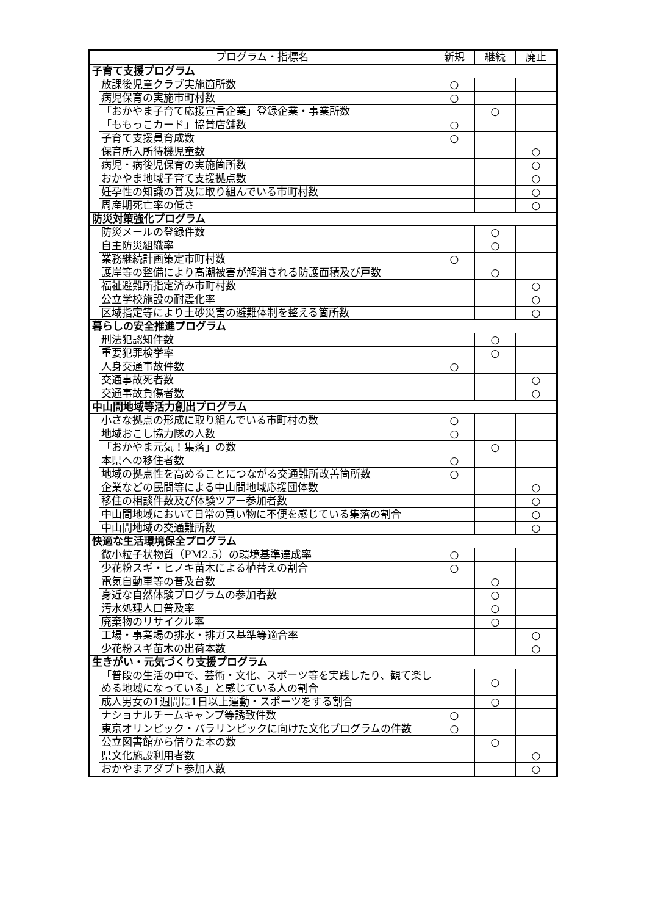| プログラム・指標名 | | 新規 | 継続 | 廃止 |
| --- | --- | --- | --- | --- |
| 子育て支援プログラム | | | | |
| | 放課後児童クラブ実施箇所数 | ○ | | |
| | 病児保育の実施市町村数 | ○ | | |
| | 「おかやま子育て応援宣言企業」登録企業・事業所数 | | ○ | |
| | 「ももっこカード」協賛店舗数 | ○ | | |
| | 子育て支援員育成数 | ○ | | |
| | 保育所入所待機児童数 | | | ○ |
| | 病児・病後児保育の実施箇所数 | | | ○ |
| | おかやま地域子育て支援拠点数 | | | ○ |
| | 妊孕性の知識の普及に取り組んでいる市町村数 | | | ○ |
| | 周産期死亡率の低さ | | | ○ |
| 防災対策強化プログラム | | | | |
| | 防災メールの登録件数 | | ○ | |
| | 自主防災組織率 | | ○ | |
| | 業務継続計画策定市町村数 | ○ | | |
| | 護岸等の整備により高潮被害が解消される防護面積及び戸数 | | ○ | |
| | 福祉避難所指定済み市町村数 | | | ○ |
| | 公立学校施設の耐震化率 | | | ○ |
| | 区域指定等により土砂災害の避難体制を整える箇所数 | | | ○ |
| 暮らしの安全推進プログラム | | | | |
| | 刑法犯認知件数 | | ○ | |
| | 重要犯罪検挙率 | | ○ | |
| | 人身交通事故件数 | ○ | | |
| | 交通事故死者数 | | | ○ |
| | 交通事故負傷者数 | | | ○ |
| 中山間地域等活力創出プログラム | | | | |
| | 小さな拠点の形成に取り組んでいる市町村の数 | ○ | | |
| | 地域おこし協力隊の人数 | ○ | | |
| | 「おかやま元気！集落」の数 | | ○ | |
| | 本県への移住者数 | ○ | | |
| | 地域の拠点性を高めることにつながる交通難所改善箇所数 | ○ | | |
| | 企業などの民間等による中山間地域応援団体数 | | | ○ |
| | 移住の相談件数及び体験ツアー参加者数 | | | ○ |
| | 中山間地域において日常の買い物に不便を感じている集落の割合 | | | ○ |
| | 中山間地域の交通難所数 | | | ○ |
| 快適な生活環境保全プログラム | | | | |
| | 微小粒子状物質（PM2.5）の環境基準達成率 | ○ | | |
| | 少花粉スギ・ヒノキ苗木による植替えの割合 | ○ | | |
| | 電気自動車等の普及台数 | | ○ | |
| | 身近な自然体験プログラムの参加者数 | | ○ | |
| | 汚水処理人口普及率 | | ○ | |
| | 廃棄物のリサイクル率 | | ○ | |
| | 工場・事業場の排水・排ガス基準等適合率 | | | ○ |
| | 少花粉スギ苗木の出荷本数 | | | ○ |
| 生きがい・元気づくり支援プログラム | | | | |
| | 「普段の生活の中で、芸術・文化、スポーツ等を実践したり、観て楽しめる地域になっている」と感じている人の割合 | | ○ | |
| | 成人男女の1週間に1日以上運動・スポーツをする割合 | | ○ | |
| | ナショナルチームキャンプ等誘致件数 | ○ | | |
| | 東京オリンピック・パラリンピックに向けた文化プログラムの件数 | ○ | | |
| | 公立図書館から借りた本の数 | | ○ | |
| | 県文化施設利用者数 | | | ○ |
| | おかやまアダプト参加人数 | | | ○ |